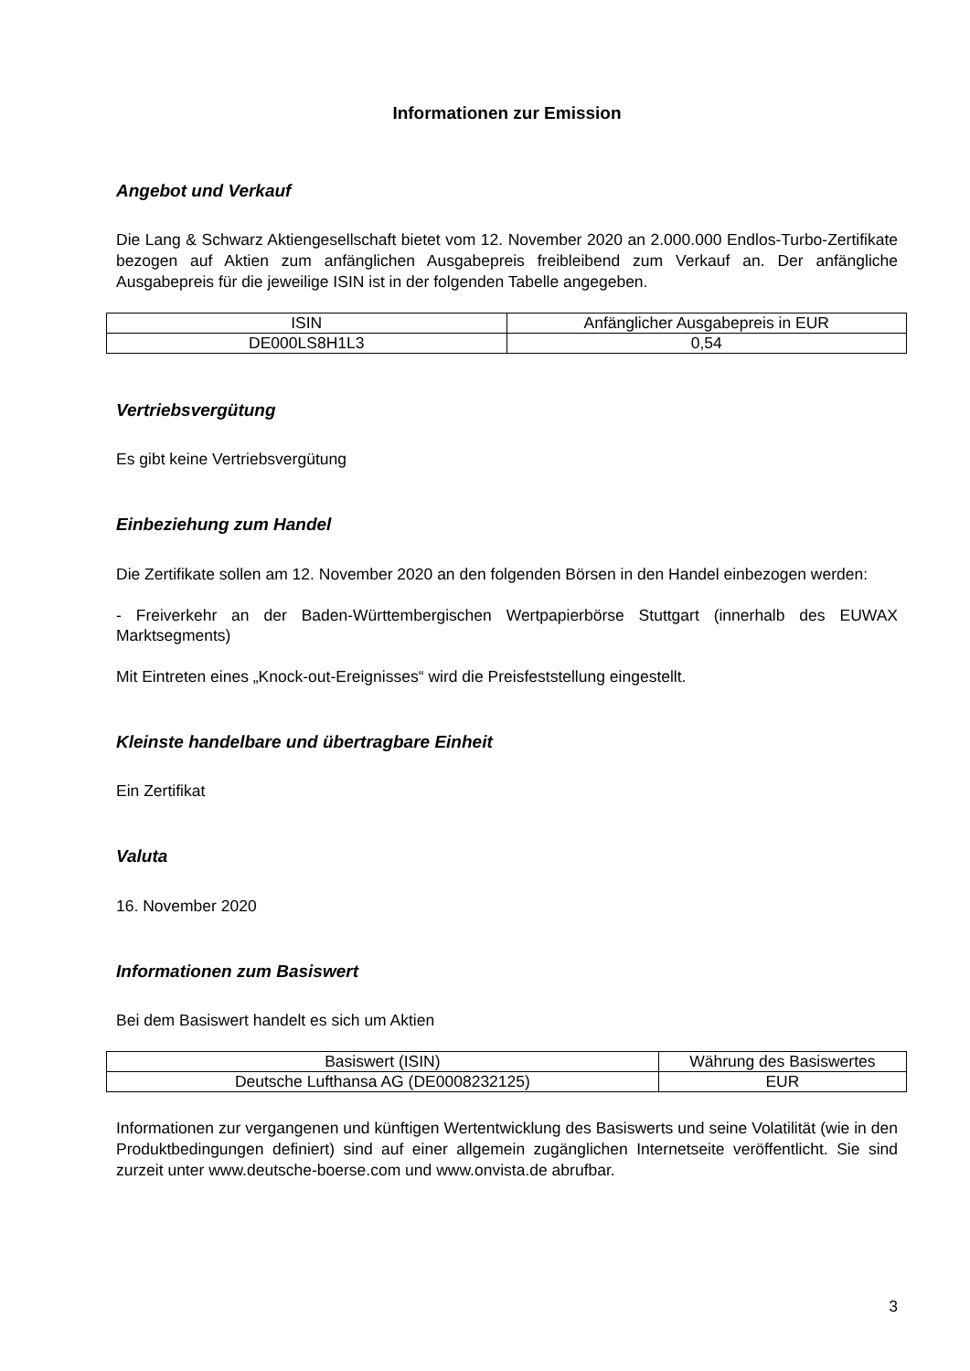Informationen zur Emission
Angebot und Verkauf
Die Lang & Schwarz Aktiengesellschaft bietet vom 12. November 2020 an 2.000.000 Endlos-Turbo-Zertifikate bezogen auf Aktien zum anfänglichen Ausgabepreis freibleibend zum Verkauf an. Der anfängliche Ausgabepreis für die jeweilige ISIN ist in der folgenden Tabelle angegeben.
| ISIN | Anfänglicher Ausgabepreis in EUR |
| DE000LS8H1L3 | 0,54 |
Vertriebsvergütung
Es gibt keine Vertriebsvergütung
Einbeziehung zum Handel
Die Zertifikate sollen am 12. November 2020 an den folgenden Börsen in den Handel einbezogen werden:
- Freiverkehr an der Baden-Württembergischen Wertpapierbörse Stuttgart (innerhalb des EUWAX Marktsegments)
Mit Eintreten eines „Knock-out-Ereignisses“ wird die Preisfeststellung eingestellt.
Kleinste handelbare und übertragbare Einheit
Ein Zertifikat
Valuta
16. November 2020
Informationen zum Basiswert
Bei dem Basiswert handelt es sich um Aktien
| Basiswert (ISIN) | Währung des Basiswertes |
| Deutsche Lufthansa AG (DE0008232125) | EUR |
Informationen zur vergangenen und künftigen Wertentwicklung des Basiswerts und seine Volatilität (wie in den Produktbedingungen definiert) sind auf einer allgemein zugänglichen Internetseite veröffentlicht. Sie sind zurzeit unter www.deutsche-boerse.com und www.onvista.de abrufbar.
3